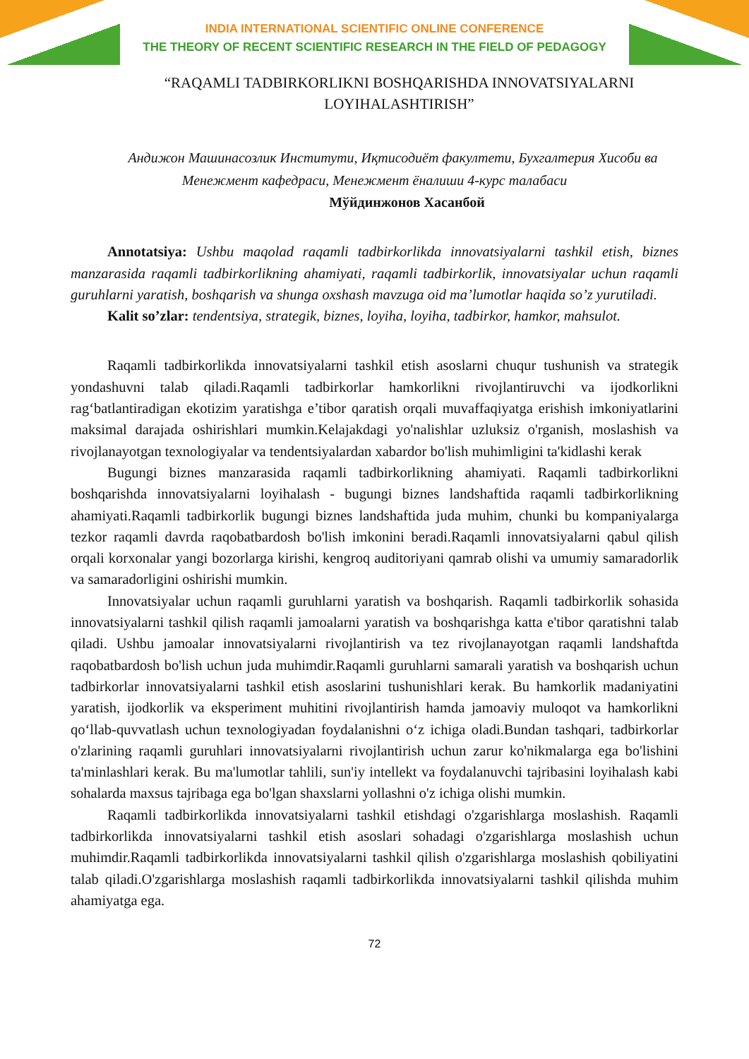INDIA INTERNATIONAL SCIENTIFIC ONLINE CONFERENCE
THE THEORY OF RECENT SCIENTIFIC RESEARCH IN THE FIELD OF PEDAGOGY
“RAQAMLI TADBIRKORLIKNI BOSHQARISHDA INNOVATSIYALARNI LOYIHALASHTIRISH”
Андижон Машинасозлик Институти, Иқтисодиёт факултети, Бухгалтерия Хисоби ва Менежмент кафедраси, Менежмент ёналиши 4-курс талабаси
Мўйдинжонов Хасанбой
Annotatsiya: Ushbu maqolad raqamli tadbirkorlikda innovatsiyalarni tashkil etish, biznes manzarasida raqamli tadbirkorlikning ahamiyati, raqamli tadbirkorlik, innovatsiyalar uchun raqamli guruhlarni yaratish, boshqarish va shunga oxshash mavzuga oid ma’lumotlar haqida so’z yurutiladi.
Kalit so’zlar: tendentsiya, strategik, biznes, loyiha, loyiha, tadbirkor, hamkor, mahsulot.
Raqamli tadbirkorlikda innovatsiyalarni tashkil etish asoslarni chuqur tushunish va strategik yondashuvni talab qiladi.Raqamli tadbirkorlar hamkorlikni rivojlantiruvchi va ijodkorlikni rag‘batlantiradigan ekotizim yaratishga e’tibor qaratish orqali muvaffaqiyatga erishish imkoniyatlarini maksimal darajada oshirishlari mumkin.Kelajakdagi yo'nalishlar uzluksiz o'rganish, moslashish va rivojlanayotgan texnologiyalar va tendentsiyalardan xabardor bo'lish muhimligini ta'kidlashi kerak
Bugungi biznes manzarasida raqamli tadbirkorlikning ahamiyati. Raqamli tadbirkorlikni boshqarishda innovatsiyalarni loyihalash - bugungi biznes landshaftida raqamli tadbirkorlikning ahamiyati.Raqamli tadbirkorlik bugungi biznes landshaftida juda muhim, chunki bu kompaniyalarga tezkor raqamli davrda raqobatbardosh bo'lish imkonini beradi.Raqamli innovatsiyalarni qabul qilish orqali korxonalar yangi bozorlarga kirishi, kengroq auditoriyani qamrab olishi va umumiy samaradorlik va samaradorligini oshirishi mumkin.
Innovatsiyalar uchun raqamli guruhlarni yaratish va boshqarish. Raqamli tadbirkorlik sohasida innovatsiyalarni tashkil qilish raqamli jamoalarni yaratish va boshqarishga katta e'tibor qaratishni talab qiladi. Ushbu jamoalar innovatsiyalarni rivojlantirish va tez rivojlanayotgan raqamli landshaftda raqobatbardosh bo'lish uchun juda muhimdir.Raqamli guruhlarni samarali yaratish va boshqarish uchun tadbirkorlar innovatsiyalarni tashkil etish asoslarini tushunishlari kerak. Bu hamkorlik madaniyatini yaratish, ijodkorlik va eksperiment muhitini rivojlantirish hamda jamoaviy muloqot va hamkorlikni qo‘llab-quvvatlash uchun texnologiyadan foydalanishni o‘z ichiga oladi.Bundan tashqari, tadbirkorlar o'zlarining raqamli guruhlari innovatsiyalarni rivojlantirish uchun zarur ko'nikmalarga ega bo'lishini ta'minlashlari kerak. Bu ma'lumotlar tahlili, sun'iy intellekt va foydalanuvchi tajribasini loyihalash kabi sohalarda maxsus tajribaga ega bo'lgan shaxslarni yollashni o'z ichiga olishi mumkin.
Raqamli tadbirkorlikda innovatsiyalarni tashkil etishdagi o'zgarishlarga moslashish. Raqamli tadbirkorlikda innovatsiyalarni tashkil etish asoslari sohadagi o'zgarishlarga moslashish uchun muhimdir.Raqamli tadbirkorlikda innovatsiyalarni tashkil qilish o'zgarishlarga moslashish qobiliyatini talab qiladi.O'zgarishlarga moslashish raqamli tadbirkorlikda innovatsiyalarni tashkil qilishda muhim ahamiyatga ega.
72